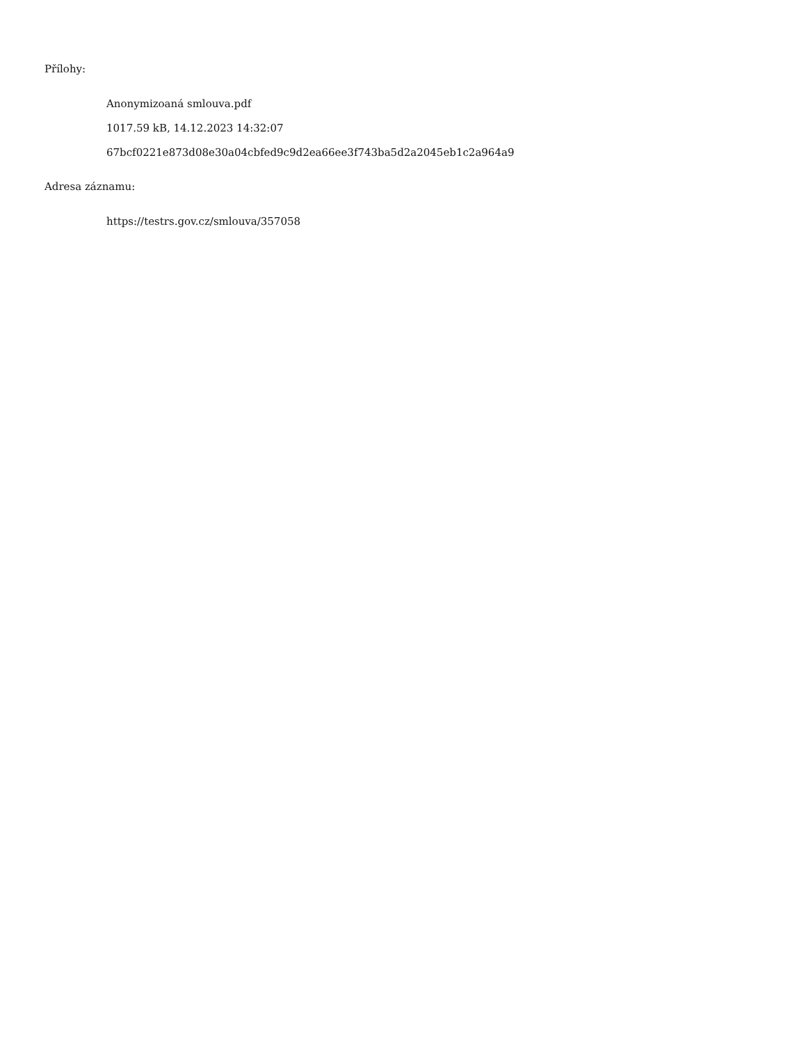Přílohy:
Anonymizoaná smlouva.pdf
1017.59 kB, 14.12.2023 14:32:07
67bcf0221e873d08e30a04cbfed9c9d2ea66ee3f743ba5d2a2045eb1c2a964a9
Adresa záznamu:
https://testrs.gov.cz/smlouva/357058